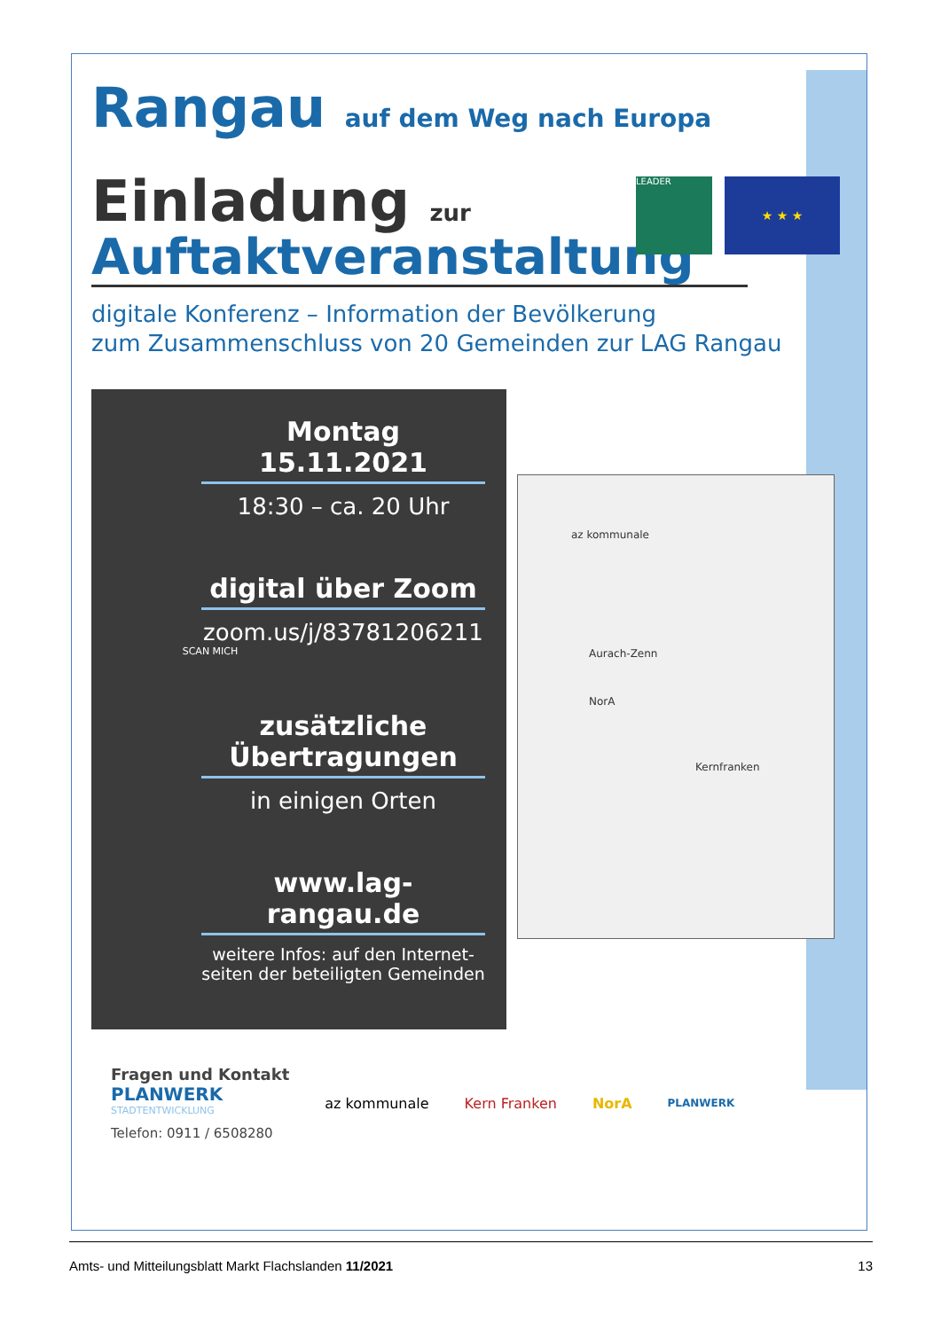Rangau auf dem Weg nach Europa
LEADER
★ ★ ★
Einladung zur
Auftaktveranstaltung
digitale Konferenz – Information der Bevölkerung
zum Zusammenschluss von 20 Gemeinden zur LAG Rangau
Montag
15.11.2021
18:30 – ca. 20 Uhr
digital über Zoom
zoom.us/j/83781206211
SCAN MICH
zusätzliche
Übertragungen
in einigen Orten
www.lag-rangau.de
weitere Infos: auf den Internet-seiten der beteiligten Gemeinden
az kommunale
Aurach-Zenn
NorA
Kernfranken
Fragen und Kontakt
PLANWERK
STADTENTWICKLUNG
Telefon: 0911 / 6508280
az kommunale Kern Franken NorA
PLANWERK
Amts- und Mitteilungsblatt Markt Flachslanden 11/2021 13